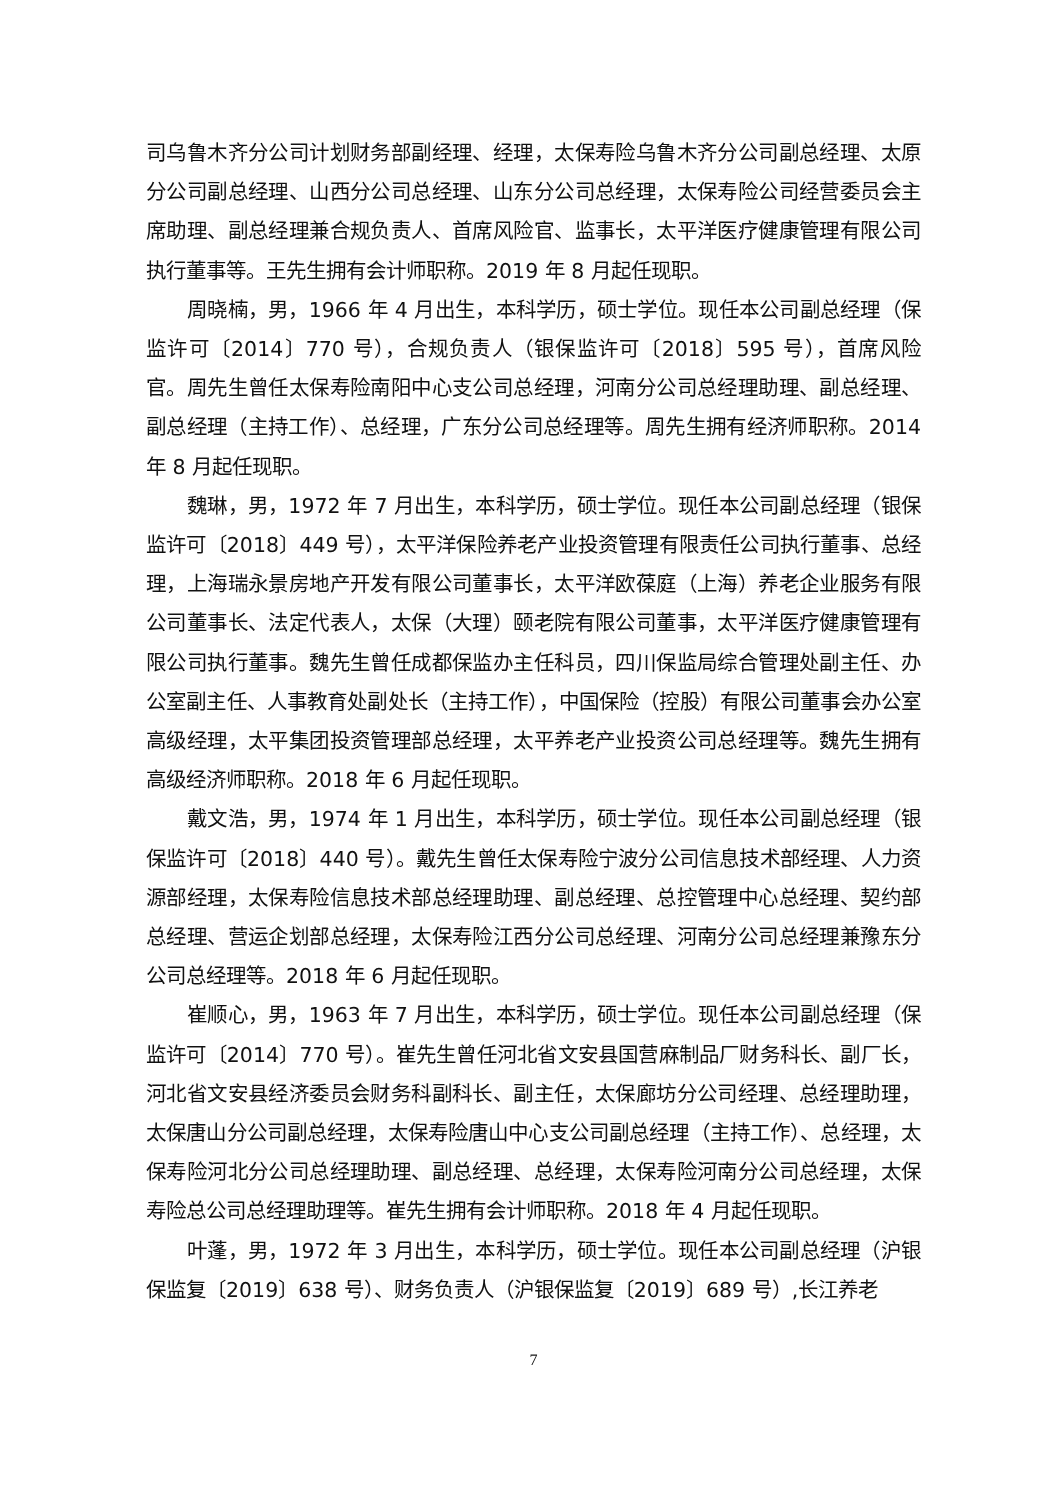司乌鲁木齐分公司计划财务部副经理、经理，太保寿险乌鲁木齐分公司副总经理、太原分公司副总经理、山西分公司总经理、山东分公司总经理，太保寿险公司经营委员会主席助理、副总经理兼合规负责人、首席风险官、监事长，太平洋医疗健康管理有限公司执行董事等。王先生拥有会计师职称。2019 年 8 月起任现职。
周晓楠，男，1966 年 4 月出生，本科学历，硕士学位。现任本公司副总经理（保监许可〔2014〕770 号），合规负责人（银保监许可〔2018〕595 号），首席风险官。周先生曾任太保寿险南阳中心支公司总经理，河南分公司总经理助理、副总经理、副总经理（主持工作）、总经理，广东分公司总经理等。周先生拥有经济师职称。2014 年 8 月起任现职。
魏琳，男，1972 年 7 月出生，本科学历，硕士学位。现任本公司副总经理（银保监许可〔2018〕449 号），太平洋保险养老产业投资管理有限责任公司执行董事、总经理，上海瑞永景房地产开发有限公司董事长，太平洋欧葆庭（上海）养老企业服务有限公司董事长、法定代表人，太保（大理）颐老院有限公司董事，太平洋医疗健康管理有限公司执行董事。魏先生曾任成都保监办主任科员，四川保监局综合管理处副主任、办公室副主任、人事教育处副处长（主持工作），中国保险（控股）有限公司董事会办公室高级经理，太平集团投资管理部总经理，太平养老产业投资公司总经理等。魏先生拥有高级经济师职称。2018 年 6 月起任现职。
戴文浩，男，1974 年 1 月出生，本科学历，硕士学位。现任本公司副总经理（银保监许可〔2018〕440 号）。戴先生曾任太保寿险宁波分公司信息技术部经理、人力资源部经理，太保寿险信息技术部总经理助理、副总经理、总控管理中心总经理、契约部总经理、营运企划部总经理，太保寿险江西分公司总经理、河南分公司总经理兼豫东分公司总经理等。2018 年 6 月起任现职。
崔顺心，男，1963 年 7 月出生，本科学历，硕士学位。现任本公司副总经理（保监许可〔2014〕770 号）。崔先生曾任河北省文安县国营麻制品厂财务科长、副厂长，河北省文安县经济委员会财务科副科长、副主任，太保廊坊分公司经理、总经理助理，太保唐山分公司副总经理，太保寿险唐山中心支公司副总经理（主持工作）、总经理，太保寿险河北分公司总经理助理、副总经理、总经理，太保寿险河南分公司总经理，太保寿险总公司总经理助理等。崔先生拥有会计师职称。2018 年 4 月起任现职。
叶蓬，男，1972 年 3 月出生，本科学历，硕士学位。现任本公司副总经理（沪银保监复〔2019〕638 号）、财务负责人（沪银保监复〔2019〕689 号）,长江养老
7